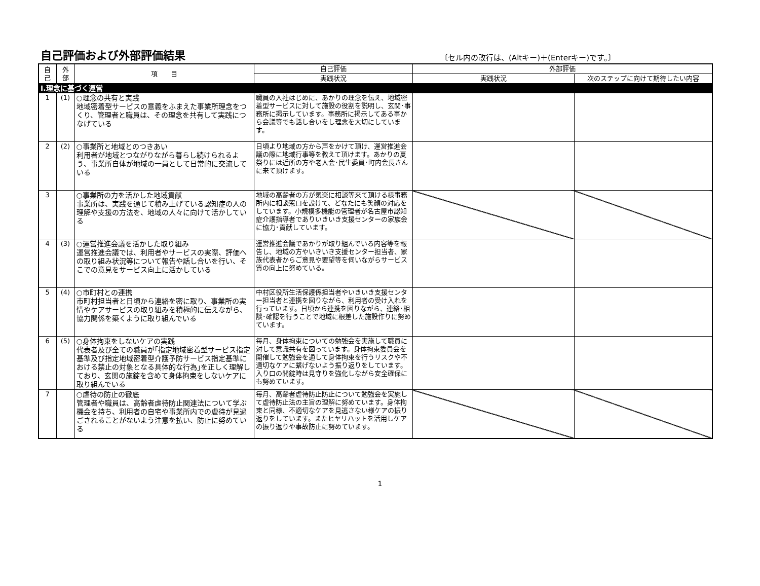自己評価および外部評価結果
〔セル内の改行は、(Altキー)＋(Enterキー)です。〕
| 自 己 | 外 部 | 項 目 | 自己評価 | 外部評価 | |
| --- | --- | --- | --- | --- | --- |
| | | | 実践状況 | 実践状況 | 次のステップに向けて期待したい内容 |
| Ⅰ.理念に基づく運営 | | | | | |
| 1 | (1) | ○理念の共有と実践 地域密着型サービスの意義をふまえた事業所理念をつくり、管理者と職員は、その理念を共有して実践につなげている | 職員の入社はじめに、あかりの理念を伝え、地域密着型サービスに対して施設の役割を説明し、玄関･事務所に掲示しています。事務所に掲示してある事から会議等でも話し合いをし理念を大切にしています。 | | |
| 2 | (2) | ○事業所と地域とのつきあい 利用者が地域とつながりながら暮らし続けられるよう、事業所自体が地域の一員として日常的に交流している | 日頃より地域の方から声をかけて頂け、運営推進会議の際に地域行事等を教えて頂けます。あかりの夏祭りには近所の方や老人会･民生委員･町内会長さんに来て頂けます。 | | |
| 3 | | ○事業所の力を活かした地域貢献 事業所は、実践を通じて積み上げている認知症の人の理解や支援の方法を、地域の人々に向けて活かしている | 地域の高齢者の方が気楽に相談等来て頂ける様事務所内に相談窓口を設けて、どなたにも笑顔の対応をしています。小規模多機能の管理者が名古屋市認知症介護指導者でありいきいき支援センターの家族会に協力･貢献しています。 | | |
| 4 | (3) | ○運営推進会議を活かした取り組み 運営推進会議では、利用者やサービスの実際、評価への取り組み状況等について報告や話し合いを行い、そこでの意見をサービス向上に活かしている | 運営推進会議であかりが取り組んでいる内容等を報告し、地域の方やいきいき支援センター担当者、家族代表者からご意見や要望等を伺いながらサービス質の向上に努めている。 | | |
| 5 | (4) | ○市町村との連携 市町村担当者と日頃から連絡を密に取り、事業所の実情やケアサービスの取り組みを積極的に伝えながら、協力関係を築くように取り組んでいる | 中村区役所生活保護係担当者やいきいき支援センター担当者と連携を図りながら、利用者の受け入れを行っています。日頃から連携を図りながら、連絡･相談･確認を行うことで地域に根差した施設作りに努めています。 | | |
| 6 | (5) | ○身体拘束をしないケアの実践 代表者及び全ての職員が｢指定地域密着型サービス指定基準及び指定地域密着型介護予防サービス指定基準における禁止の対象となる具体的な行為｣を正しく理解しており、玄関の施錠を含めて身体拘束をしないケアに取り組んでいる | 毎月、身体拘束についての勉強会を実施して職員に対して意識共有を図っています。身体拘束委員会を開催して勉強会を通して身体拘束を行うリスクや不適切なケアに繋げないよう振り返りをしています。入り口の開錠時は見守りを強化しながら安全確保にも努めています。 | | |
| 7 | | ○虐待の防止の徹底 管理者や職員は、高齢者虐待防止関連法について学ぶ機会を持ち、利用者の自宅や事業所内での虐待が見過ごされることがないよう注意を払い、防止に努めている | 毎月、高齢者虐待防止防止について勉強会を実施して虐待防止法の主旨の理解に努めています。身体拘束と同様、不適切なケアを見逃さない様ケアの振り返りをしています。またヒヤリハットを活用しケアの振り返りや事故防止に努めています。 | | |
1